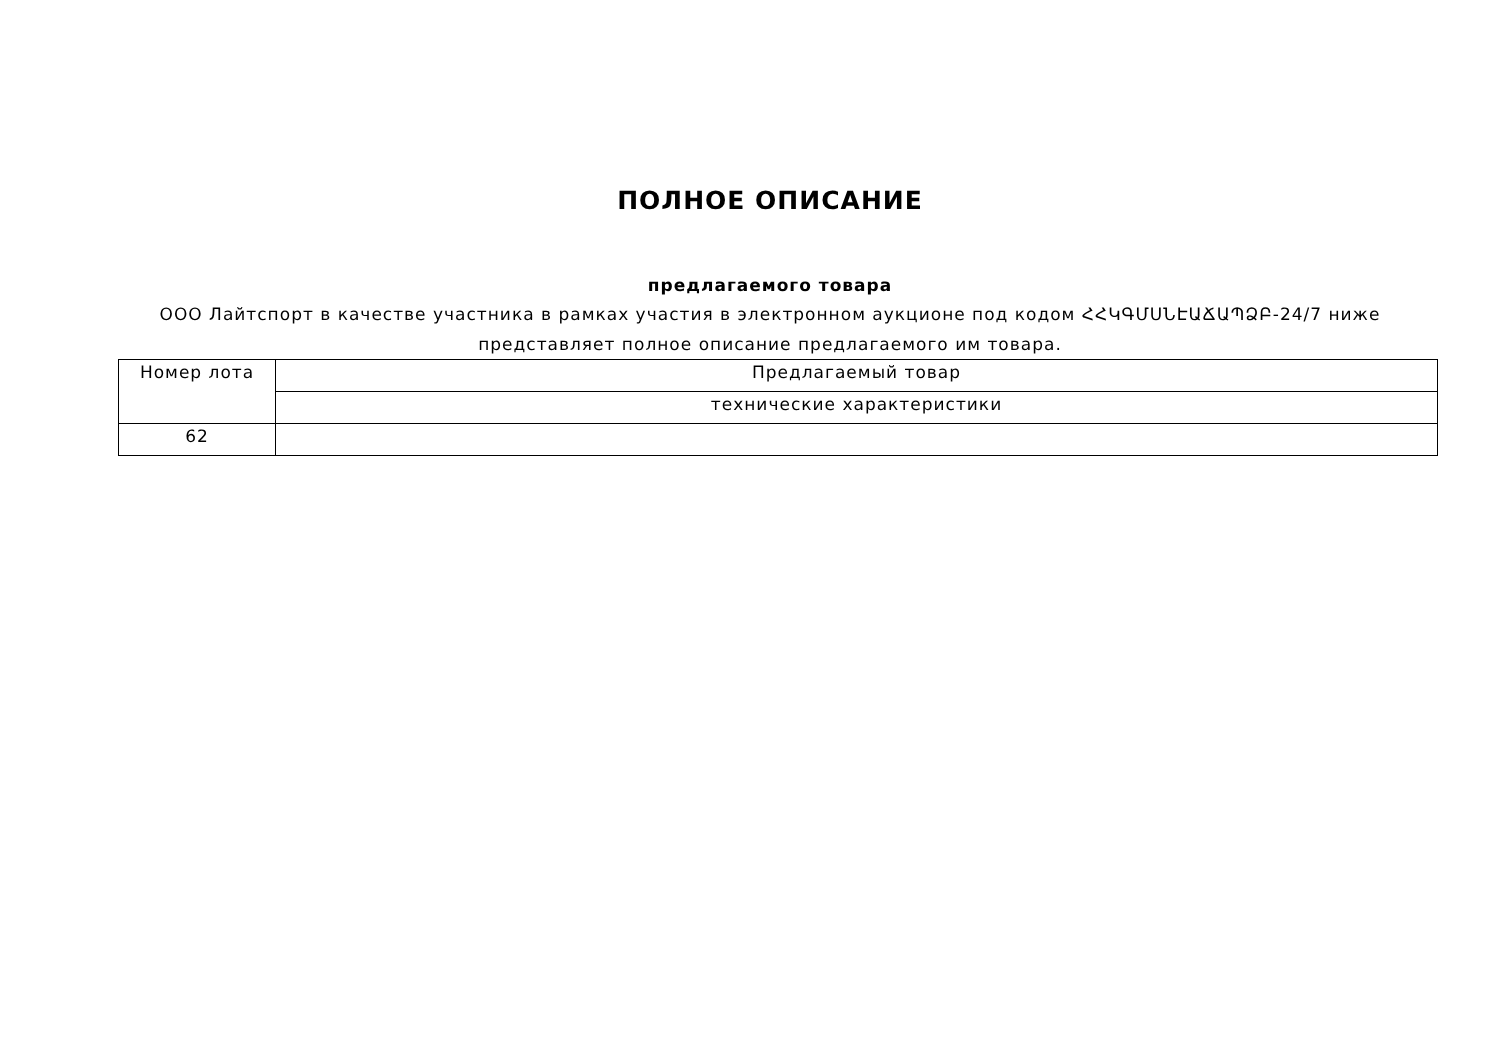ПОЛНОЕ ОПИСАНИЕ
предлагаемого товара
ООО Лайтспорт в качестве участника в рамках участия в электронном аукционе под кодом ՀՀԿԳՄՍՆԷԱՃԱՊՁԲ-24/7 ниже представляет полное описание предлагаемого им товара.
| Номер лота | Предлагаемый товар |
| | технические характеристики |
| 62 | |